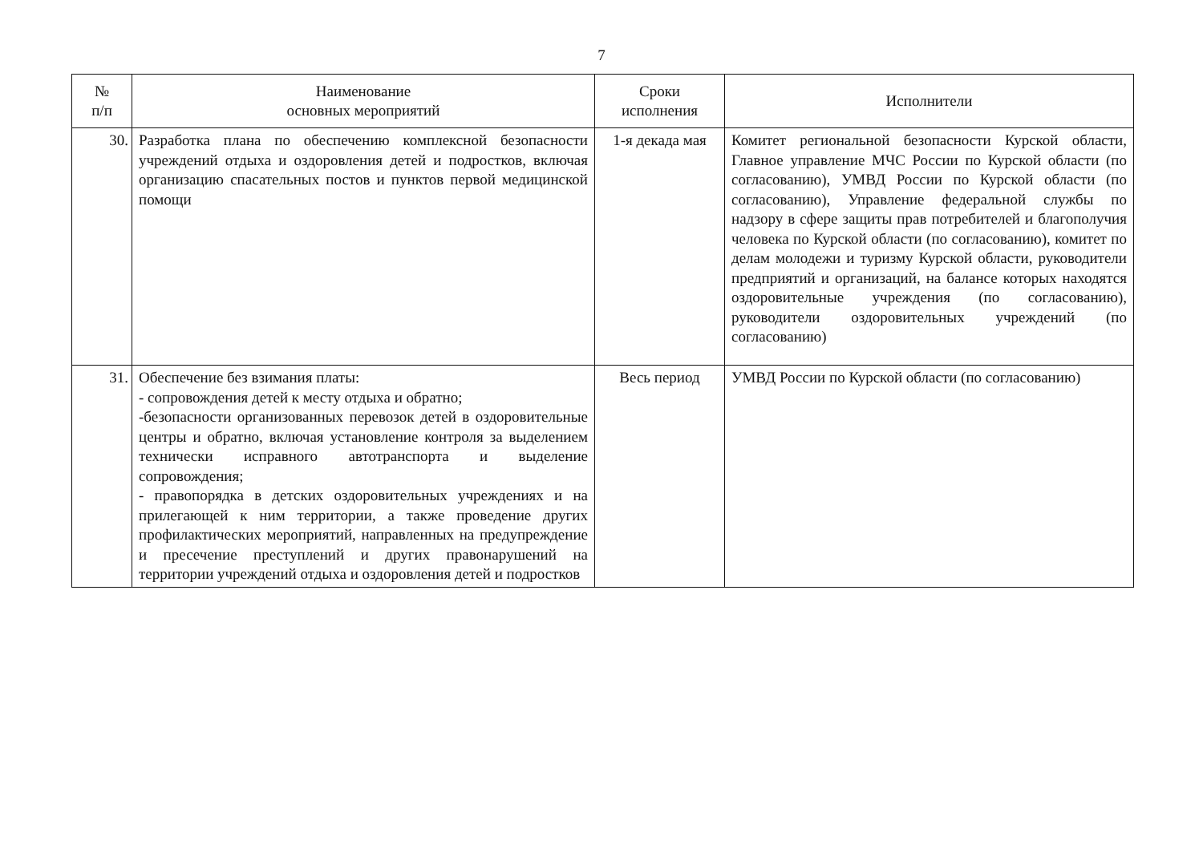7
| № п/п | Наименование основных мероприятий | Сроки исполнения | Исполнители |
| --- | --- | --- | --- |
| 30. | Разработка плана по обеспечению комплексной безопасности учреждений отдыха и оздоровления детей и подростков, включая организацию спасательных постов и пунктов первой медицинской помощи | 1-я декада мая | Комитет региональной безопасности Курской области, Главное управление МЧС России по Курской области (по согласованию), УМВД России по Курской области (по согласованию), Управление федеральной службы по надзору в сфере защиты прав потребителей и благополучия человека по Курской области (по согласованию), комитет по делам молодежи и туризму Курской области, руководители предприятий и организаций, на балансе которых находятся оздоровительные учреждения (по согласованию), руководители оздоровительных учреждений (по согласованию) |
| 31. | Обеспечение без взимания платы: - сопровождения детей к месту отдыха и обратно; -безопасности организованных перевозок детей в оздоровительные центры и обратно, включая установление контроля за выделением технически исправного автотранспорта и выделение сопровождения; - правопорядка в детских оздоровительных учреждениях и на прилегающей к ним территории, а также проведение других профилактических мероприятий, направленных на предупреждение и пресечение преступлений и других правонарушений на территории учреждений отдыха и оздоровления детей и подростков | Весь период | УМВД России по Курской области (по согласованию) |